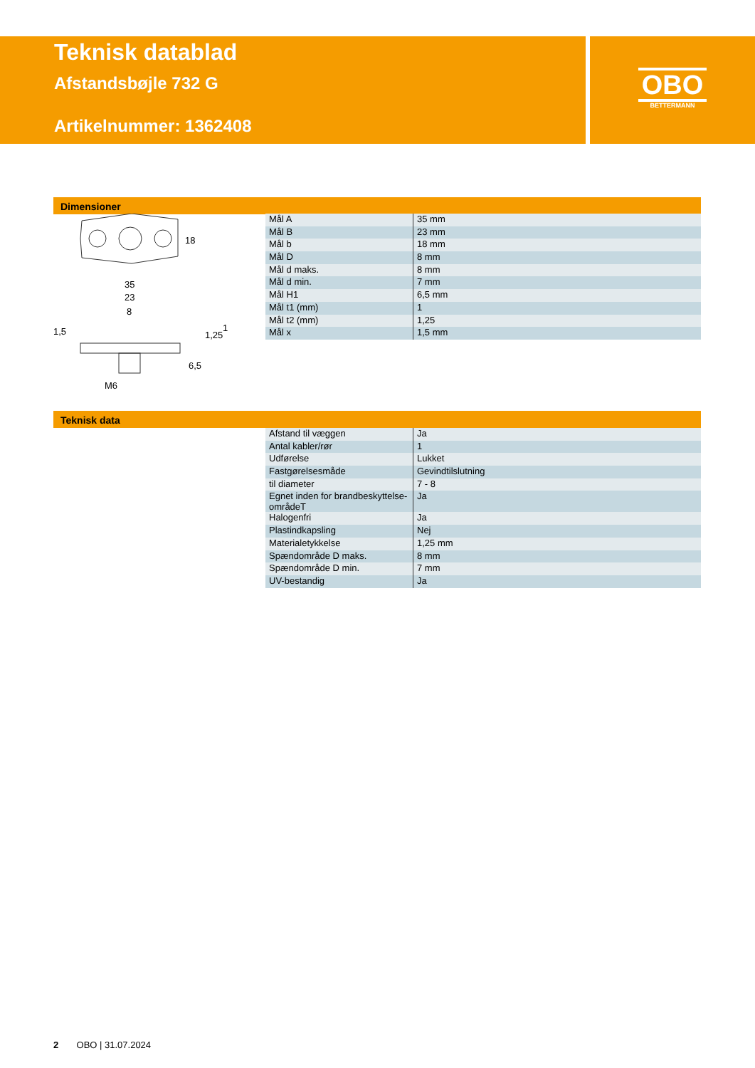Teknisk datablad
Afstandsbøjle 732 G
Artikelnummer: 1362408
OBO
BETTERMANN
Dimensioner
18
35
23
8
M6
1,5
6,5
1,25
1
| Mål A | 35 mm |
| Mål B | 23 mm |
| Mål b | 18 mm |
| Mål D | 8 mm |
| Mål d maks. | 8 mm |
| Mål d min. | 7 mm |
| Mål H1 | 6,5 mm |
| Mål t1 (mm) | 1 |
| Mål t2 (mm) | 1,25 |
| Mål x | 1,5 mm |
Teknisk data
| Afstand til væggen | Ja |
| Antal kabler/rør | 1 |
| Udførelse | Lukket |
| Fastgørelsesmåde | Gevindtilslutning |
| til diameter | 7 - 8 |
| Egnet inden for brandbeskyttelse-områdeT | Ja |
| Halogenfri | Ja |
| Plastindkapsling | Nej |
| Materialetykkelse | 1,25 mm |
| Spændområde D maks. | 8 mm |
| Spændområde D min. | 7 mm |
| UV-bestandig | Ja |
2 OBO | 31.07.2024